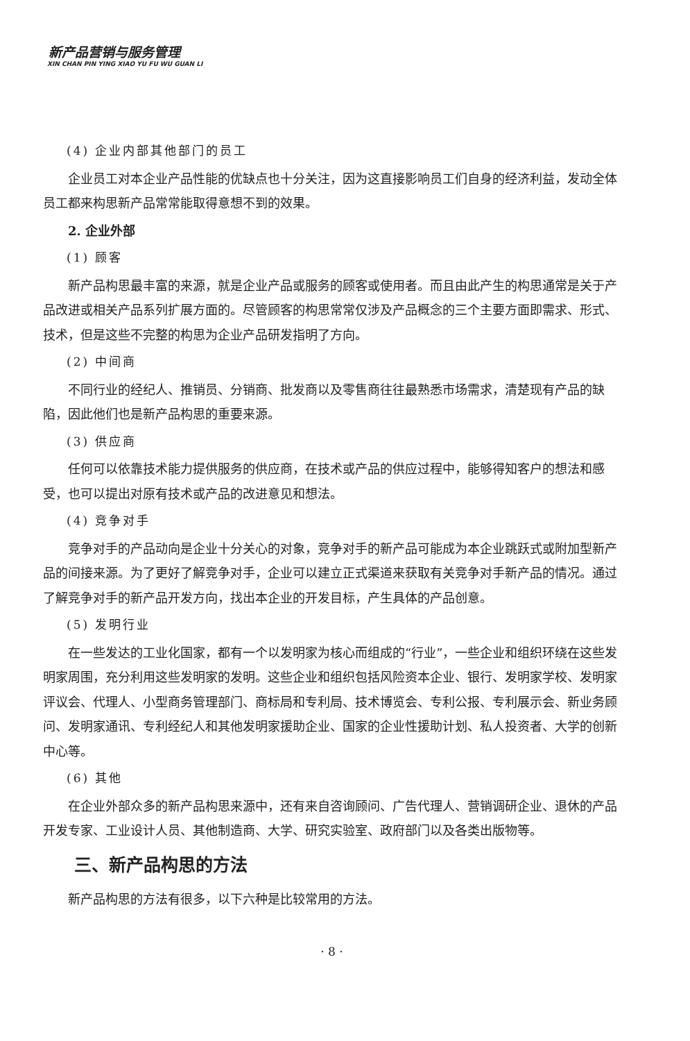新产品营销与服务管理
XIN CHAN PIN YING XIAO YU FU WU GUAN LI
(4) 企业内部其他部门的员工
企业员工对本企业产品性能的优缺点也十分关注，因为这直接影响员工们自身的经济利益，发动全体员工都来构思新产品常常能取得意想不到的效果。
2. 企业外部
(1) 顾客
新产品构思最丰富的来源，就是企业产品或服务的顾客或使用者。而且由此产生的构思通常是关于产品改进或相关产品系列扩展方面的。尽管顾客的构思常常仅涉及产品概念的三个主要方面即需求、形式、技术，但是这些不完整的构思为企业产品研发指明了方向。
(2) 中间商
不同行业的经纪人、推销员、分销商、批发商以及零售商往往最熟悉市场需求，清楚现有产品的缺陷，因此他们也是新产品构思的重要来源。
(3) 供应商
任何可以依靠技术能力提供服务的供应商，在技术或产品的供应过程中，能够得知客户的想法和感受，也可以提出对原有技术或产品的改进意见和想法。
(4) 竞争对手
竞争对手的产品动向是企业十分关心的对象，竞争对手的新产品可能成为本企业跳跃式或附加型新产品的间接来源。为了更好了解竞争对手，企业可以建立正式渠道来获取有关竞争对手新产品的情况。通过了解竞争对手的新产品开发方向，找出本企业的开发目标，产生具体的产品创意。
(5) 发明行业
在一些发达的工业化国家，都有一个以发明家为核心而组成的“行业”，一些企业和组织环绕在这些发明家周围，充分利用这些发明家的发明。这些企业和组织包括风险资本企业、银行、发明家学校、发明家评议会、代理人、小型商务管理部门、商标局和专利局、技术博览会、专利公报、专利展示会、新业务顾问、发明家通讯、专利经纪人和其他发明家援助企业、国家的企业性援助计划、私人投资者、大学的创新中心等。
(6) 其他
在企业外部众多的新产品构思来源中，还有来自咨询顾问、广告代理人、营销调研企业、退休的产品开发专家、工业设计人员、其他制造商、大学、研究实验室、政府部门以及各类出版物等。
三、新产品构思的方法
新产品构思的方法有很多，以下六种是比较常用的方法。
· 8 ·